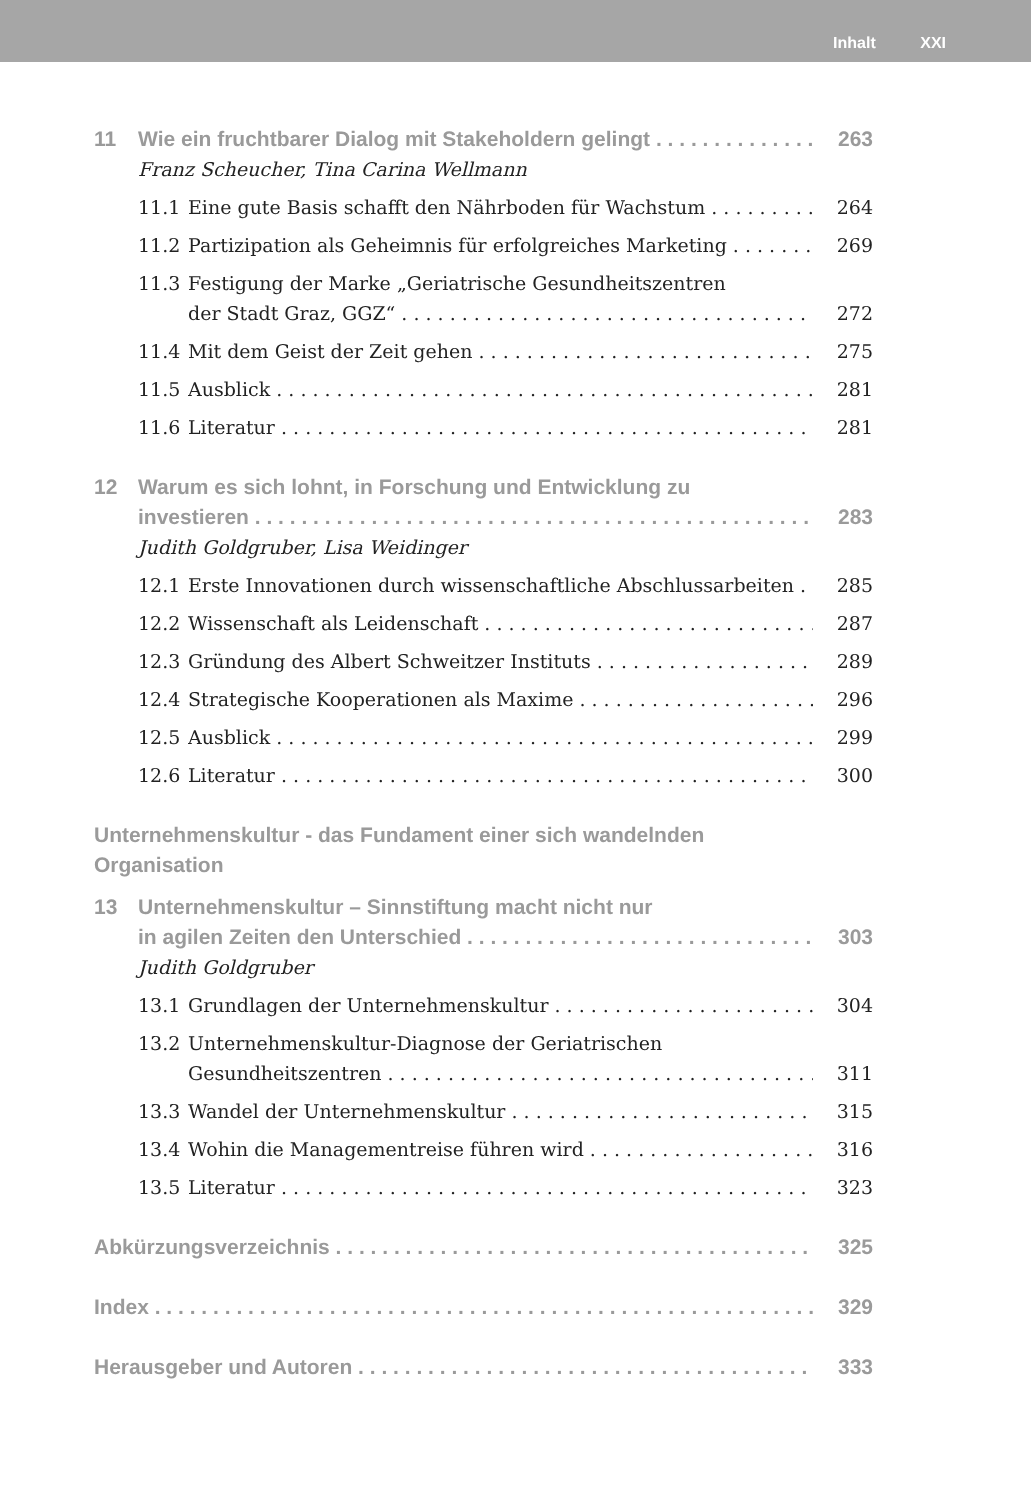Inhalt XXI
11 Wie ein fruchtbarer Dialog mit Stakeholdern gelingt 263
Franz Scheucher, Tina Carina Wellmann
11.1 Eine gute Basis schafft den Nährboden für Wachstum 264
11.2 Partizipation als Geheimnis für erfolgreiches Marketing 269
11.3 Festigung der Marke „Geriatrische Gesundheitszentren
der Stadt Graz, GGZ“272
11.4 Mit dem Geist der Zeit gehen 275
11.5 Ausblick 281
11.6 Literatur 281
12 Warum es sich lohnt, in Forschung und Entwicklung zu
investieren 283
Judith Goldgruber, Lisa Weidinger
12.1 Erste Innovationen durch wissenschaftliche Abschlussarbeiten 285
12.2 Wissenschaft als Leidenschaft 287
12.3 Gründung des Albert Schweitzer Instituts 289
12.4 Strategische Kooperationen als Maxime 296
12.5 Ausblick 299
12.6 Literatur 300
Unternehmenskultur - das Fundament einer sich wandelnden
Organisation
13 Unternehmenskultur – Sinnstiftung macht nicht nur
in agilen Zeiten den Unterschied 303
Judith Goldgruber
13.1 Grundlagen der Unternehmenskultur 304
13.2 Unternehmenskultur-Diagnose der Geriatrischen
Gesundheitszentren 311
13.3 Wandel der Unternehmenskultur 315
13.4 Wohin die Managementreise führen wird 316
13.5 Literatur 323
Abkürzungsverzeichnis 325
Index 329
Herausgeber und Autoren 333